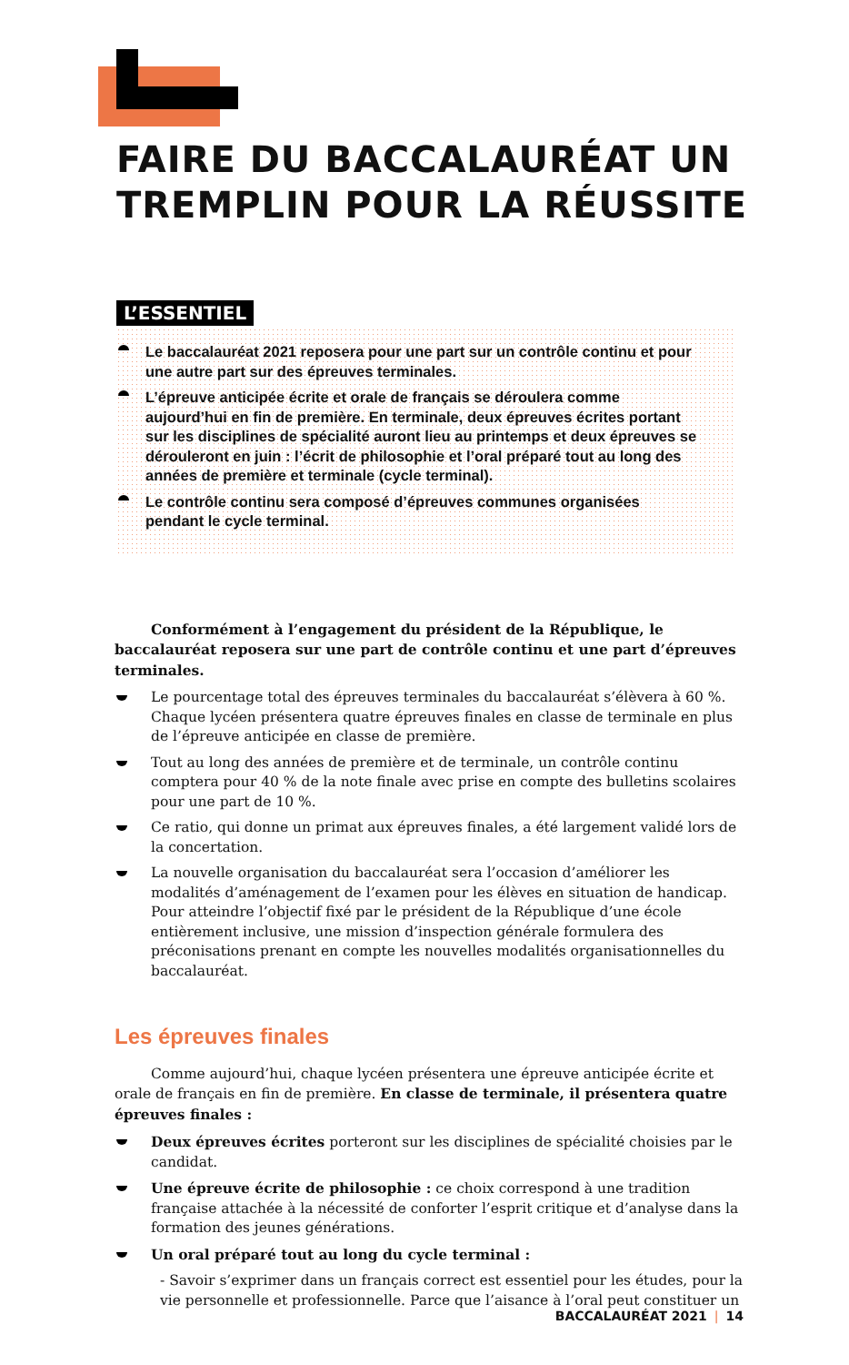FAIRE DU BACCALAURÉAT UN
TREMPLIN POUR LA RÉUSSITE
L’ESSENTIEL
Le baccalauréat 2021 reposera pour une part sur un contrôle continu et pour une autre part sur des épreuves terminales.
L’épreuve anticipée écrite et orale de français se déroulera comme aujourd’hui en fin de première. En terminale, deux épreuves écrites portant sur les disciplines de spécialité auront lieu au printemps et deux épreuves se dérouleront en juin : l’écrit de philosophie et l’oral préparé tout au long des années de première et terminale (cycle terminal).
Le contrôle continu sera composé d’épreuves communes organisées pendant le cycle terminal.
Conformément à l’engagement du président de la République, le baccalauréat reposera sur une part de contrôle continu et une part d’épreuves terminales.
Le pourcentage total des épreuves terminales du baccalauréat s’élèvera à 60 %. Chaque lycéen présentera quatre épreuves finales en classe de terminale en plus de l’épreuve anticipée en classe de première.
Tout au long des années de première et de terminale, un contrôle continu comptera pour 40 % de la note finale avec prise en compte des bulletins scolaires pour une part de 10 %.
Ce ratio, qui donne un primat aux épreuves finales, a été largement validé lors de la concertation.
La nouvelle organisation du baccalauréat sera l’occasion d’améliorer les modalités d’aménagement de l’examen pour les élèves en situation de handicap. Pour atteindre l’objectif fixé par le président de la République d’une école entièrement inclusive, une mission d’inspection générale formulera des préconisations prenant en compte les nouvelles modalités organisationnelles du baccalauréat.
Les épreuves finales
Comme aujourd’hui, chaque lycéen présentera une épreuve anticipée écrite et orale de français en fin de première. En classe de terminale, il présentera quatre épreuves finales :
Deux épreuves écrites porteront sur les disciplines de spécialité choisies par le candidat.
Une épreuve écrite de philosophie : ce choix correspond à une tradition française attachée à la nécessité de conforter l’esprit critique et d’analyse dans la formation des jeunes générations.
Un oral préparé tout au long du cycle terminal :
- Savoir s’exprimer dans un français correct est essentiel pour les études, pour la vie personnelle et professionnelle. Parce que l’aisance à l’oral peut constituer un
BACCALAURÉAT 2021 | 14